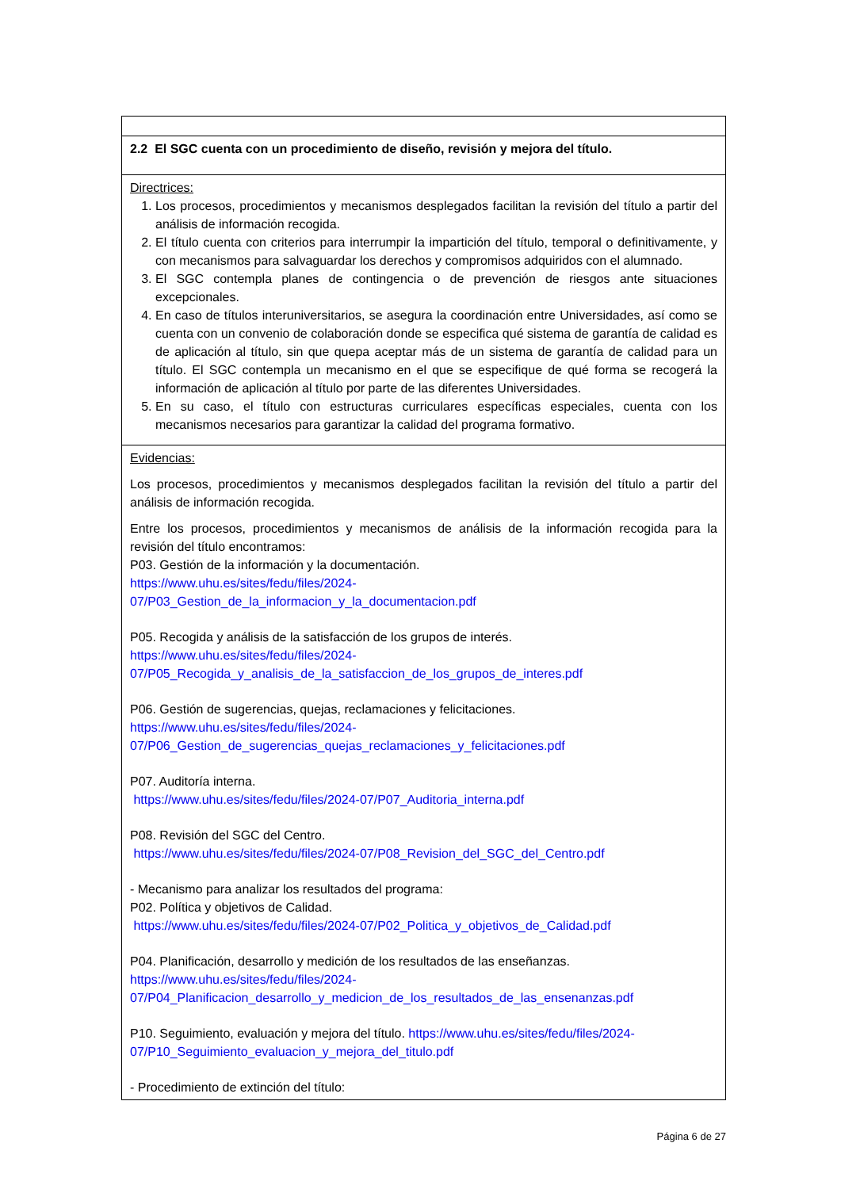| 2.2 El SGC cuenta con un procedimiento de diseño, revisión y mejora del título. |
| Directrices: 1. Los procesos, procedimientos y mecanismos desplegados facilitan la revisión del título a partir del análisis de información recogida. 2. El título cuenta con criterios para interrumpir la impartición del título, temporal o definitivamente, y con mecanismos para salvaguardar los derechos y compromisos adquiridos con el alumnado. 3. El SGC contempla planes de contingencia o de prevención de riesgos ante situaciones excepcionales. 4. En caso de títulos interuniversitarios, se asegura la coordinación entre Universidades, así como se cuenta con un convenio de colaboración donde se especifica qué sistema de garantía de calidad es de aplicación al título, sin que quepa aceptar más de un sistema de garantía de calidad para un título. El SGC contempla un mecanismo en el que se especifique de qué forma se recogerá la información de aplicación al título por parte de las diferentes Universidades. 5. En su caso, el título con estructuras curriculares específicas especiales, cuenta con los mecanismos necesarios para garantizar la calidad del programa formativo. |
| Evidencias: Los procesos, procedimientos y mecanismos desplegados facilitan la revisión del título a partir del análisis de información recogida. Entre los procesos, procedimientos y mecanismos de análisis de la información recogida para la revisión del título encontramos: P03. Gestión de la información y la documentación. https://www.uhu.es/sites/fedu/files/2024- 07/P03_Gestion_de_la_informacion_y_la_documentacion.pdf P05. Recogida y análisis de la satisfacción de los grupos de interés. https://www.uhu.es/sites/fedu/files/2024- 07/P05_Recogida_y_analisis_de_la_satisfaccion_de_los_grupos_de_interes.pdf P06. Gestión de sugerencias, quejas, reclamaciones y felicitaciones. https://www.uhu.es/sites/fedu/files/2024- 07/P06_Gestion_de_sugerencias_quejas_reclamaciones_y_felicitaciones.pdf P07. Auditoría interna. https://www.uhu.es/sites/fedu/files/2024-07/P07_Auditoria_interna.pdf P08. Revisión del SGC del Centro. https://www.uhu.es/sites/fedu/files/2024-07/P08_Revision_del_SGC_del_Centro.pdf - Mecanismo para analizar los resultados del programa: P02. Política y objetivos de Calidad. https://www.uhu.es/sites/fedu/files/2024-07/P02_Politica_y_objetivos_de_Calidad.pdf P04. Planificación, desarrollo y medición de los resultados de las enseñanzas. https://www.uhu.es/sites/fedu/files/2024- 07/P04_Planificacion_desarrollo_y_medicion_de_los_resultados_de_las_ensenanzas.pdf P10. Seguimiento, evaluación y mejora del título. https://www.uhu.es/sites/fedu/files/2024- 07/P10_Seguimiento_evaluacion_y_mejora_del_titulo.pdf - Procedimiento de extinción del título: |
Página 6 de 27